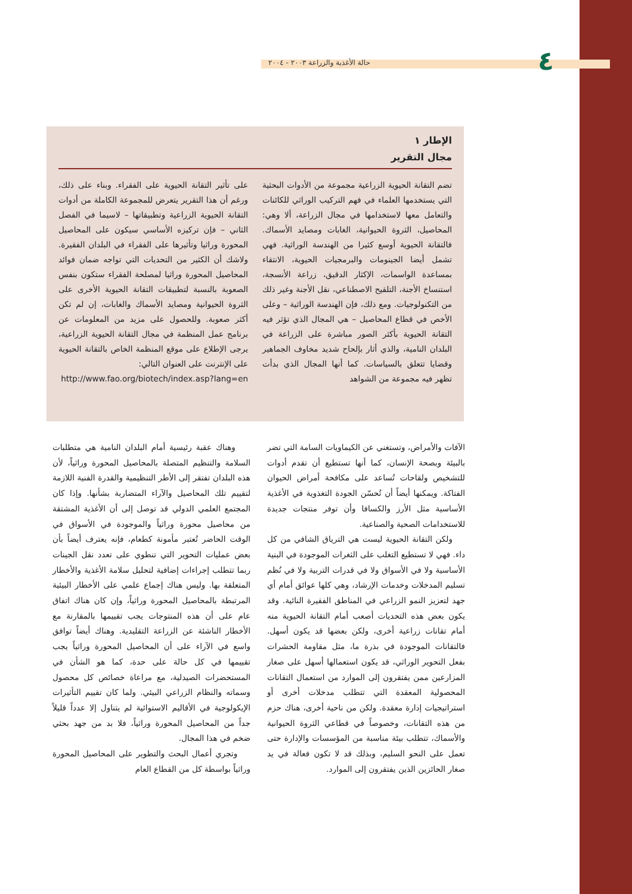٤
حالة الأغذية والزراعة ٢٠٠٣ - ٢٠٠٤
الإطار ١
مجال التقرير
تضم التقانة الحيوية الزراعية مجموعة من الأدوات البحثية التي يستخدمها العلماء في فهم التركيب الوراثي للكائنات والتعامل معها لاستخدامها في مجال الزراعة، ألا وهي: المحاصيل، الثروة الحيوانية، الغابات ومصايد الأسماك. فالتقانة الحيوية أوسع كثيرا من الهندسة الوراثية. فهي تشمل أيضا الجينومات والبرمجيات الحيوية، الانتقاء بمساعدة الواسمات، الإكثار الدقيق، زراعة الأنسجة، استنساخ الأجنة، التلقيح الاصطناعي، نقل الأجنة وغير ذلك من التكنولوجيات. ومع ذلك، فإن الهندسة الوراثية – وعلى الأخص في قطاع المحاصيل – هي المجال الذي تؤثر فيه التقانة الحيوية بأكثر الصور مباشرة على الزراعة في البلدان النامية، والذي أثار بإلحاح شديد مخاوف الجماهير وقضايا تتعلق بالسياسات. كما أنها المجال الذي بدأت تظهر فيه مجموعة من الشواهد
على تأثير التقانة الحيوية على الفقراء. وبناء على ذلك، ورغم أن هذا التقرير يتعرض للمجموعة الكاملة من أدوات التقانة الحيوية الزراعية وتطبيقاتها – لاسيما في الفصل الثاني – فإن تركيزه الأساسي سيكون على المحاصيل المحورة وراثيا وتأثيرها على الفقراء في البلدان الفقيرة. ولاشك أن الكثير من التحديات التي تواجه ضمان فوائد المحاصيل المحورة وراثيا لمصلحة الفقراء ستكون بنفس الصعوبة بالنسبة لتطبيقات التقانة الحيوية الأخرى على الثروة الحيوانية ومصايد الأسماك والغابات، إن لم تكن أكثر صعوبة. وللحصول على مزيد من المعلومات عن برنامج عمل المنظمة في مجال التقانة الحيوية الزراعية، يرجى الإطلاع على موقع المنظمة الخاص بالتقانة الحيوية على الإنترنت على العنوان التالي:
http://www.fao.org/biotech/index.asp?lang=en
الآفات والأمراض، وتستغني عن الكيماويات السامة التي تضر بالبيئة وبصحة الإنسان، كما أنها تستطيع أن تقدم أدوات للتشخيص ولقاحات تُساعد على مكافحة أمراض الحيوان الفتاكة. ويمكنها أيضاً أن تُحسّن الجودة التغذوية في الأغذية الأساسية مثل الأرز والكسافا وأن توفر منتجات جديدة للاستخدامات الصحية والصناعية.
ولكن التقانة الحيوية ليست هي الترياق الشافي من كل داء. فهي لا تستطيع التغلب على الثغرات الموجودة في البنية الأساسية ولا في الأسواق ولا في قدرات التربية ولا في نُظم تسليم المدخلات وخدمات الإرشاد، وهي كلها عوائق أمام أي جهد لتعزيز النمو الزراعي في المناطق الفقيرة النائية. وقد يكون بعض هذه التحديات أصعب أمام التقانة الحيوية منه أمام تقانات زراعية أخرى، ولكن بعضها قد يكون أسهل. فالتقانات الموجودة في بذرة ما، مثل مقاومة الحشرات بفعل التحوير الوراثي، قد يكون استعمالها أسهل على صغار المزارعين ممن يفتقرون إلى الموارد من استعمال التقانات المحصولية المعقدة التي تتطلب مدخلات أخرى أو استراتيجيات إدارة معقدة. ولكن من ناحية أخرى، هناك حزم من هذه التقانات، وخصوصاً في قطاعي الثروة الحيوانية والأسماك، تتطلب بيئة مناسبة من المؤسسات والإدارة حتى تعمل على النحو السليم، وبذلك قد لا تكون فعالة في يد صغار الحائزين الذين يفتقرون إلى الموارد.
وهناك عقبة رئيسية أمام البلدان النامية هي متطلبات السلامة والتنظيم المتصلة بالمحاصيل المحورة وراثياً، لأن هذه البلدان تفتقر إلى الأطر التنظيمية والقدرة الفنية اللازمة لتقييم تلك المحاصيل والآراء المتضاربة بشأنها. وإذا كان المجتمع العلمي الدولي قد توصل إلى أن الأغذية المشتقة من محاصيل محورة وراثياً والموجودة في الأسواق في الوقت الحاضر تُعتبر مأمونة كطعام، فإنه يعترف أيضاً بأن بعض عمليات التحوير التي تنطوي على تعدد نقل الجينات ربما تتطلب إجراءات إضافية لتحليل سلامة الأغذية والأخطار المتعلقة بها. وليس هناك إجماع علمي على الأخطار البيئية المرتبطة بالمحاصيل المحورة وراثياً، وإن كان هناك اتفاق عام على أن هذه المنتوجات يجب تقييمها بالمقارنة مع الأخطار الناشئة عن الزراعة التقليدية. وهناك أيضاً توافق واسع في الآراء على أن المحاصيل المحورة وراثياً يجب تقييمها في كل حالة على حدة، كما هو الشأن في المستحضرات الصيدلية، مع مراعاة خصائص كل محصول وسماته والنظام الزراعي البيئي. ولما كان تقييم التأثيرات الإيكولوجية في الأقاليم الاستوائية لم يتناول إلا عدداً قليلاً جداً من المحاصيل المحورة وراثياً، فلا بد من جهد بحثي ضخم في هذا المجال.
وتجري أعمال البحث والتطوير على المحاصيل المحورة وراثياً بواسطة كل من القطاع العام